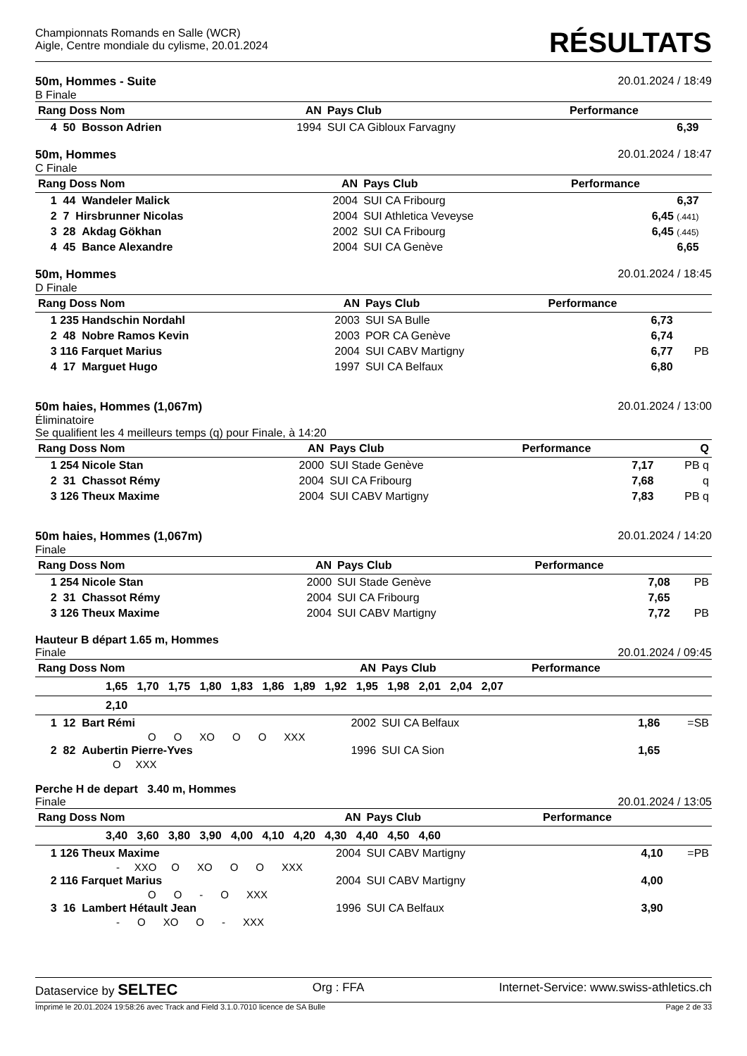Championnats Romands en Salle (WCR)
Aigle, Centre mondiale du cylisme, 20.01.2024
RÉSULTATS
50m, Hommes - Suite 20.01.2024 / 18:49
B Finale
| Rang Doss Nom | AN | Pays Club | Performance | |
| --- | --- | --- | --- | --- |
| 4 50 Bosson Adrien | 1994 | SUI CA Gibloux Farvagny | 6,39 | |
50m, Hommes 20.01.2024 / 18:47
C Finale
| Rang Doss Nom | AN | Pays Club | Performance | |
| --- | --- | --- | --- | --- |
| 1 44 Wandeler Malick | 2004 | SUI CA Fribourg | 6,37 | |
| 2 7 Hirsbrunner Nicolas | 2004 | SUI Athletica Veveyse | 6,45 (.441) | |
| 3 28 Akdag Gökhan | 2002 | SUI CA Fribourg | 6,45 (.445) | |
| 4 45 Bance Alexandre | 2004 | SUI CA Genève | 6,65 | |
50m, Hommes 20.01.2024 / 18:45
D Finale
| Rang Doss Nom | AN | Pays Club | Performance | |
| --- | --- | --- | --- | --- |
| 1 235 Handschin Nordahl | 2003 | SUI SA Bulle | 6,73 | |
| 2 48 Nobre Ramos Kevin | 2003 | POR CA Genève | 6,74 | |
| 3 116 Farquet Marius | 2004 | SUI CABV Martigny | 6,77 | PB |
| 4 17 Marguet Hugo | 1997 | SUI CA Belfaux | 6,80 | |
50m haies, Hommes (1,067m) 20.01.2024 / 13:00
Éliminatoire
Se qualifient les 4 meilleurs temps (q) pour Finale, à 14:20
| Rang Doss Nom | AN | Pays Club | Performance | Q |
| --- | --- | --- | --- | --- |
| 1 254 Nicole Stan | 2000 | SUI Stade Genève | 7,17 | PB q |
| 2 31 Chassot Rémy | 2004 | SUI CA Fribourg | 7,68 | q |
| 3 126 Theux Maxime | 2004 | SUI CABV Martigny | 7,83 | PB q |
50m haies, Hommes (1,067m) 20.01.2024 / 14:20
Finale
| Rang Doss Nom | AN | Pays Club | Performance | |
| --- | --- | --- | --- | --- |
| 1 254 Nicole Stan | 2000 | SUI Stade Genève | 7,08 | PB |
| 2 31 Chassot Rémy | 2004 | SUI CA Fribourg | 7,65 | |
| 3 126 Theux Maxime | 2004 | SUI CABV Martigny | 7,72 | PB |
Hauteur B départ 1.65 m, Hommes
Finale 20.01.2024 / 09:45
| Rang Doss Nom | AN | Pays Club | Performance | |
| --- | --- | --- | --- | --- |
| 1,65 1,70 1,75 1,80 1,83 1,86 1,89 1,92 1,95 1,98 2,01 2,04 2,07 | | | | |
| 2,10 | | | | |
| 1 12 Bart Rémi | 2002 | SUI CA Belfaux | 1,86 | =SB |
| O O XO O O XXX | | | | |
| 2 82 Aubertin Pierre-Yves | 1996 | SUI CA Sion | 1,65 | |
| O XXX | | | | |
Perche H de depart 3.40 m, Hommes
Finale 20.01.2024 / 13:05
| Rang Doss Nom | AN | Pays Club | Performance | |
| --- | --- | --- | --- | --- |
| 3,40 3,60 3,80 3,90 4,00 4,10 4,20 4,30 4,40 4,50 4,60 | | | | |
| 1 126 Theux Maxime | 2004 | SUI CABV Martigny | 4,10 | =PB |
| - XXO O XO O O XXX | | | | |
| 2 116 Farquet Marius | 2004 | SUI CABV Martigny | 4,00 | |
| O O - O XXX | | | | |
| 3 16 Lambert Hétault Jean | 1996 | SUI CA Belfaux | 3,90 | |
| - O XO O - XXX | | | | |
Dataservice by SELTEC Org : FFA Internet-Service: www.swiss-athletics.ch
Imprimé le 20.01.2024 19:58:26 avec Track and Field 3.1.0.7010 licence de SA Bulle Page 2 de 33